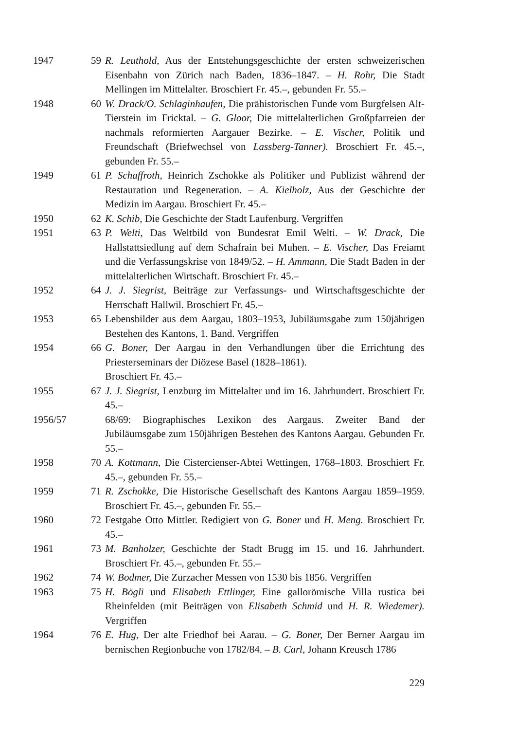1947 59 R. Leuthold, Aus der Entstehungsgeschichte der ersten schweizerischen Eisenbahn von Zürich nach Baden, 1836–1847. – H. Rohr, Die Stadt Mellingen im Mittelalter. Broschiert Fr. 45.–, gebunden Fr. 55.–
1948 60 W. Drack/O. Schlaginhaufen, Die prähistorischen Funde vom Burgfelsen Alt-Tierstein im Fricktal. – G. Gloor, Die mittelalterlichen Großpfarreien der nachmals reformierten Aargauer Bezirke. – E. Vischer, Politik und Freundschaft (Briefwechsel von Lassberg-Tanner). Broschiert Fr. 45.–, gebunden Fr. 55.–
1949 61 P. Schaffroth, Heinrich Zschokke als Politiker und Publizist während der Restauration und Regeneration. – A. Kielholz, Aus der Geschichte der Medizin im Aargau. Broschiert Fr. 45.–
1950 62 K. Schib, Die Geschichte der Stadt Laufenburg. Vergriffen
1951 63 P. Welti, Das Weltbild von Bundesrat Emil Welti. – W. Drack, Die Hallstattsiedlung auf dem Schafrain bei Muhen. – E. Vischer, Das Freiamt und die Verfassungskrise von 1849/52. – H. Ammann, Die Stadt Baden in der mittelalterlichen Wirtschaft. Broschiert Fr. 45.–
1952 64 J. J. Siegrist, Beiträge zur Verfassungs- und Wirtschaftsgeschichte der Herrschaft Hallwil. Broschiert Fr. 45.–
1953 65 Lebensbilder aus dem Aargau, 1803–1953, Jubiläumsgabe zum 150jährigen Bestehen des Kantons, 1. Band. Vergriffen
1954 66 G. Boner, Der Aargau in den Verhandlungen über die Errichtung des Priesterseminars der Diözese Basel (1828–1861).
Broschiert Fr. 45.–
1955 67 J. J. Siegrist, Lenzburg im Mittelalter und im 16. Jahrhundert. Broschiert Fr. 45.–
1956/57 68/69: Biographisches Lexikon des Aargaus. Zweiter Band der Jubiläumsgabe zum 150jährigen Bestehen des Kantons Aargau. Gebunden Fr. 55.–
1958 70 A. Kottmann, Die Cistercienser-Abtei Wettingen, 1768–1803. Broschiert Fr. 45.–, gebunden Fr. 55.–
1959 71 R. Zschokke, Die Historische Gesellschaft des Kantons Aargau 1859–1959. Broschiert Fr. 45.–, gebunden Fr. 55.–
1960 72 Festgabe Otto Mittler. Redigiert von G. Boner und H. Meng. Broschiert Fr. 45.–
1961 73 M. Banholzer, Geschichte der Stadt Brugg im 15. und 16. Jahrhundert. Broschiert Fr. 45.–, gebunden Fr. 55.–
1962 74 W. Bodmer, Die Zurzacher Messen von 1530 bis 1856. Vergriffen
1963 75 H. Bögli und Elisabeth Ettlinger, Eine gallorömische Villa rustica bei Rheinfelden (mit Beiträgen von Elisabeth Schmid und H. R. Wiedemer). Vergriffen
1964 76 E. Hug, Der alte Friedhof bei Aarau. – G. Boner, Der Berner Aargau im bernischen Regionbuche von 1782/84. – B. Carl, Johann Kreusch 1786
229